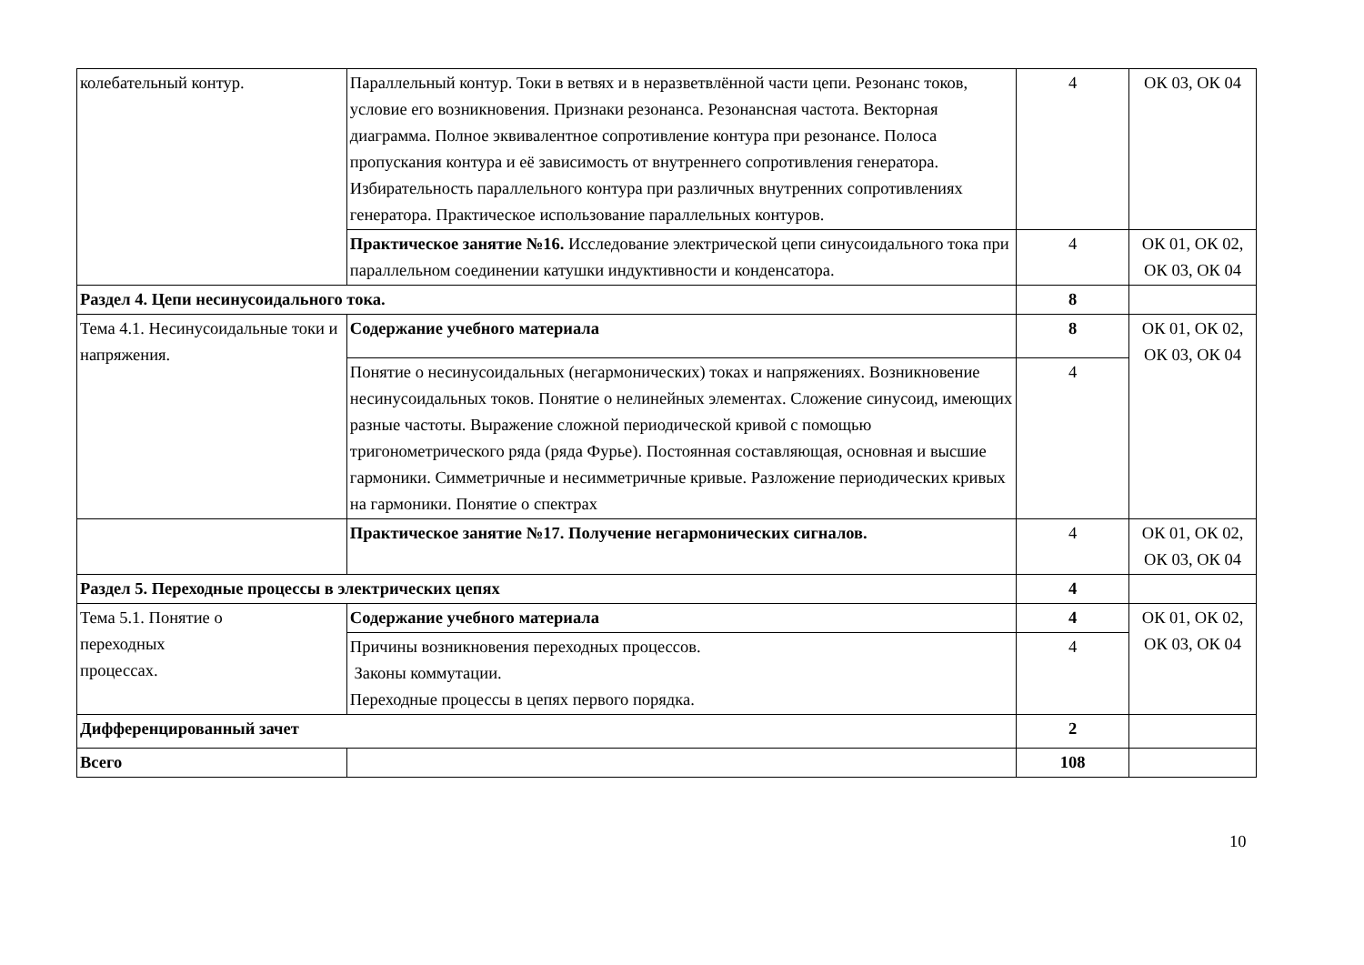| колебательный контур. | Параллельный контур. Токи в ветвях и в неразветвлённой части цепи. Резонанс токов, условие его возникновения. Признаки резонанса. Резонансная частота. Векторная диаграмма. Полное эквивалентное сопротивление контура при резонансе. Полоса пропускания контура и её зависимость от внутреннего сопротивления генератора. Избирательность параллельного контура при различных внутренних сопротивлениях генератора. Практическое использование параллельных контуров. | 4 | ОК 03, ОК 04 |
| | Практическое занятие №16. Исследование электрической цепи синусоидального тока при параллельном соединении катушки индуктивности и конденсатора. | 4 | ОК 01, ОК 02, ОК 03, ОК 04 |
| Раздел 4. Цепи несинусоидального тока. | | 8 | |
| Тема 4.1. Несинусоидальные токи и напряжения. | Содержание учебного материала | 8 | ОК 01, ОК 02, ОК 03, ОК 04 |
| | Понятие о несинусоидальных (негармонических) токах и напряжениях. Возникновение несинусоидальных токов. Понятие о нелинейных элементах. Сложение синусоид, имеющих разные частоты. Выражение сложной периодической кривой с помощью тригонометрического ряда (ряда Фурье). Постоянная составляющая, основная и высшие гармоники. Симметричные и несимметричные кривые. Разложение периодических кривых на гармоники. Понятие о спектрах | 4 | |
| | Практическое занятие №17. Получение негармонических сигналов. | 4 | ОК 01, ОК 02, ОК 03, ОК 04 |
| Раздел 5. Переходные процессы в электрических цепях | | 4 | |
| Тема 5.1. Понятие о переходных процессах. | Содержание учебного материала | 4 | ОК 01, ОК 02, ОК 03, ОК 04 |
| | Причины возникновения переходных процессов. Законы коммутации. Переходные процессы в цепях первого порядка. | 4 | |
| Дифференцированный зачет | | 2 | |
| Всего | | 108 | |
10